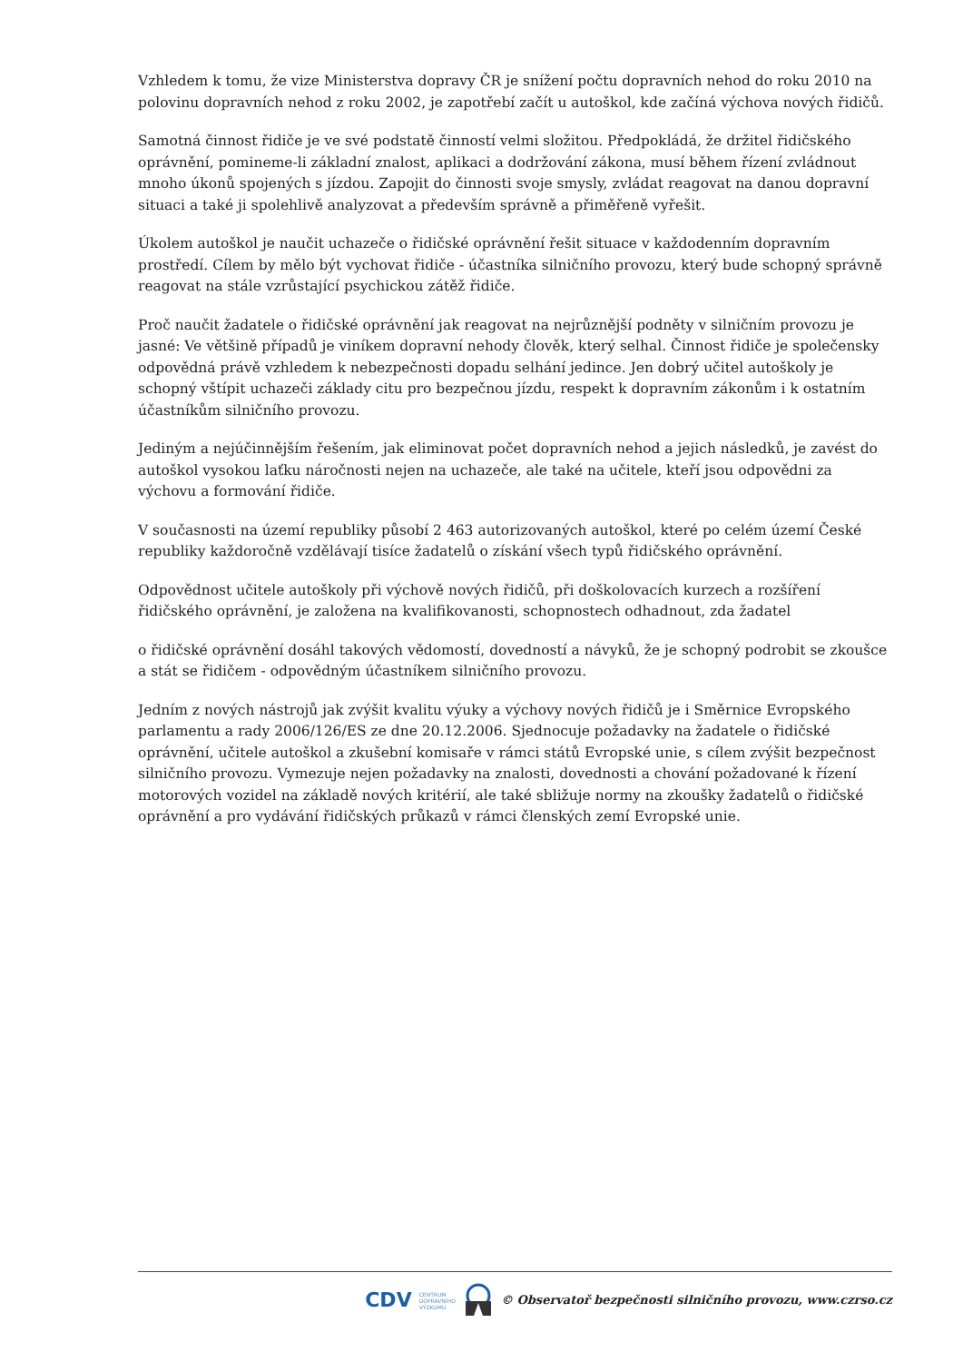Vzhledem k tomu, že vize Ministerstva dopravy ČR je snížení počtu dopravních nehod do roku 2010 na polovinu dopravních nehod z roku 2002, je zapotřebí začít u autoškol, kde začíná výchova nových řidičů.
Samotná činnost řidiče je ve své podstatě činností velmi složitou. Předpokládá, že držitel řidičského oprávnění, pomineme-li základní znalost, aplikaci a dodržování zákona, musí během řízení zvládnout mnoho úkonů spojených s jízdou. Zapojit do činnosti svoje smysly, zvládat reagovat na danou dopravní situaci a také ji spolehlivě analyzovat a především správně a přiměřeně vyřešit.
Úkolem autoškol je naučit uchazeče o řidičské oprávnění řešit situace v každodenním dopravním prostředí. Cílem by mělo být vychovat řidiče - účastníka silničního provozu, který bude schopný správně reagovat na stále vzrůstající psychickou zátěž řidiče.
Proč naučit žadatele o řidičské oprávnění jak reagovat na nejrůznější podněty v silničním provozu je jasné: Ve většině případů je viníkem dopravní nehody člověk, který selhal. Činnost řidiče je společensky odpovědná právě vzhledem k nebezpečnosti dopadu selhání jedince. Jen dobrý učitel autoškoly je schopný vštípit uchazeči základy citu pro bezpečnou jízdu, respekt k dopravním zákonům i k ostatním účastníkům silničního provozu.
Jediným a nejúčinnějším řešením, jak eliminovat počet dopravních nehod a jejich následků, je zavést do autoškol vysokou laťku náročnosti nejen na uchazeče, ale také na učitele, kteří jsou odpovědni za výchovu a formování řidiče.
V současnosti na území republiky působí 2 463 autorizovaných autoškol, které po celém území České republiky každoročně vzdělávají tisíce žadatelů o získání všech typů řidičského oprávnění.
Odpovědnost učitele autoškoly při výchově nových řidičů, při doškolovacích kurzech a rozšíření řidičského oprávnění, je založena na kvalifikovanosti, schopnostech odhadnout, zda žadatel
o řidičské oprávnění dosáhl takových vědomostí, dovedností a návyků, že je schopný podrobit se zkoušce a stát se řidičem - odpovědným účastníkem silničního provozu.
Jedním z nových nástrojů jak zvýšit kvalitu výuky a výchovy nových řidičů je i Směrnice Evropského parlamentu a rady 2006/126/ES ze dne 20.12.2006. Sjednocuje požadavky na žadatele o řidičské oprávnění, učitele autoškol a zkušební komisaře v rámci států Evropské unie, s cílem zvýšit bezpečnost silničního provozu. Vymezuje nejen požadavky na znalosti, dovednosti a chování požadované k řízení motorových vozidel na základě nových kritérií, ale také sbližuje normy na zkoušky žadatelů o řidičské oprávnění a pro vydávání řidičských průkazů v rámci členských zemí Evropské unie.
CDV CENTRUM
DOPRAVNÍHO
VÝZKUMU © Observatoř bezpečnosti silničního provozu, www.czrso.cz